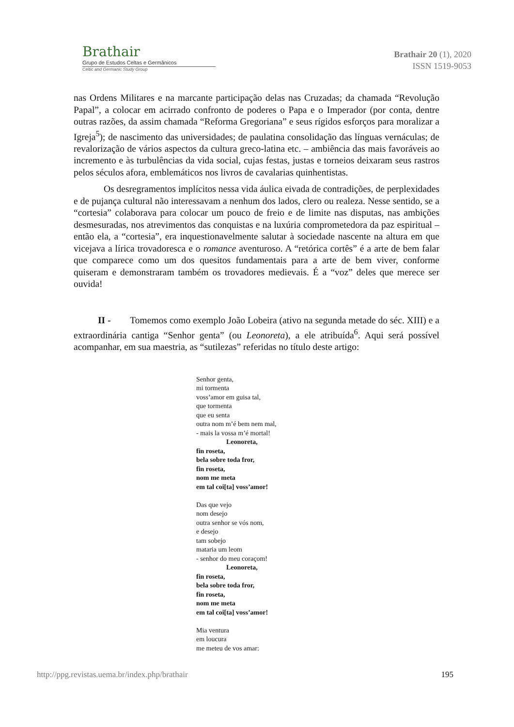Brathair
Grupo de Estudos Celtas e Germânicos
Celtic and Germanic Study Group
Brathair 20 (1), 2020
ISSN 1519-9053
nas Ordens Militares e na marcante participação delas nas Cruzadas; da chamada “Revolução Papal”, a colocar em acirrado confronto de poderes o Papa e o Imperador (por conta, dentre outras razões, da assim chamada “Reforma Gregoriana” e seus rígidos esforços para moralizar a Igreja<sup>5</sup>); de nascimento das universidades; de paulatina consolidação das línguas vernáculas; de revalorização de vários aspectos da cultura greco-latina etc. – ambiência das mais favoráveis ao incremento e às turbulências da vida social, cujas festas, justas e torneios deixaram seus rastros pelos séculos afora, emblemáticos nos livros de cavalarias quinhentistas.
Os desregramentos implícitos nessa vida áulica eivada de contradições, de perplexidades e de pujança cultural não interessavam a nenhum dos lados, clero ou realeza. Nesse sentido, se a “cortesia” colaborava para colocar um pouco de freio e de limite nas disputas, nas ambições desmesuradas, nos atrevimentos das conquistas e na luxúria comprometedora da paz espiritual – então ela, a “cortesia”, era inquestionavelmente salutar à sociedade nascente na altura em que vicejava a lírica trovadoresca e o romance aventuroso. A “retórica cortês” é a arte de bem falar que comparece como um dos quesitos fundamentais para a arte de bem viver, conforme quiseram e demonstraram também os trovadores medievais. É a “voz” deles que merece ser ouvida!
II - Tomemos como exemplo João Lobeira (ativo na segunda metade do séc. XIII) e a extraordinária cantiga “Senhor genta” (ou Leonoreta), a ele atribuída<sup>6</sup>. Aqui será possível acompanhar, em sua maestria, as “sutilezas” referidas no título deste artigo:
Senhor genta,
mi tormenta
voss’amor em guisa tal,
que tormenta
que eu senta
outra nom m’é bem nem mal,
- mais la vossa m’é mortal!
Leonoreta,
fin roseta,
bela sobre toda fror,
fin roseta,
nom me meta
em tal coi[ta] voss’amor!
Das que vejo
nom desejo
outra senhor se vós nom,
e desejo
tam sobejo
mataria um leom
- senhor do meu coraçom!
Leonoreta,
fin roseta,
bela sobre toda fror,
fin roseta,
nom me meta
em tal coi[ta] voss’amor!
Mia ventura
em loucura
me meteu de vos amar:
http://ppg.revistas.uema.br/index.php/brathair 195